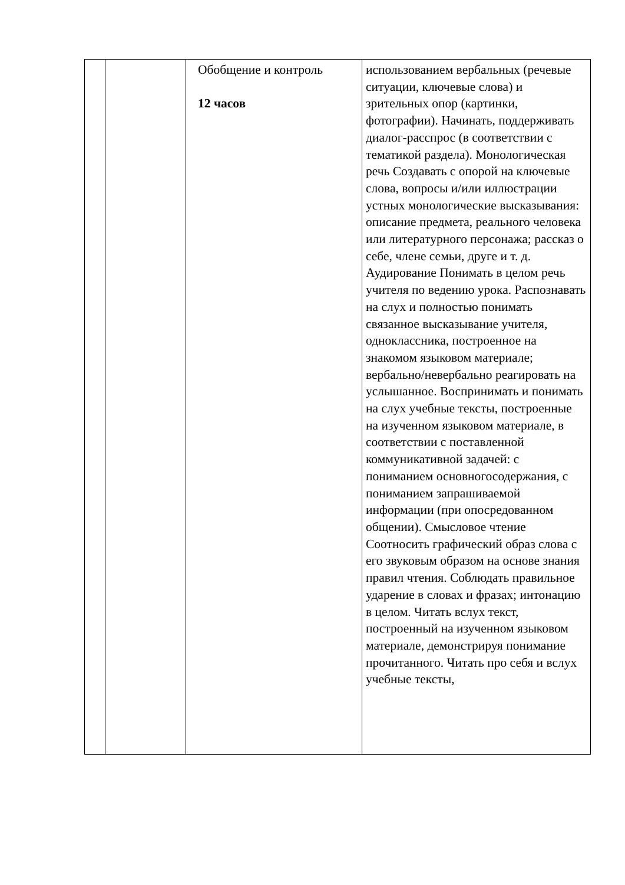| | | Обобщение и контроль 12 часов | использованием вербальных (речевые ситуации, ключевые слова) и зрительных опор (картинки, фотографии). Начинать, поддерживать диалог-расспрос (в соответствии с тематикой раздела). Монологическая речь Создавать с опорой на ключевые слова, вопросы и/или иллюстрации устных монологические высказывания: описание предмета, реального человека или литературного персонажа; рассказ о себе, члене семьи, друге и т. д. Аудирование Понимать в целом речь учителя по ведению урока. Распознавать на слух и полностью понимать связанное высказывание учителя, одноклассника, построенное на знакомом языковом материале; вербально/невербально реагировать на услышанное. Воспринимать и понимать на слух учебные тексты, построенные на изученном языковом материале, в соответствии с поставленной коммуникативной задачей: с пониманием основногосодержания, с пониманием запрашиваемой информации (при опосредованном общении). Смысловое чтение Соотносить графический образ слова с его звуковым образом на основе знания правил чтения. Соблюдать правильное ударение в словах и фразах; интонацию в целом. Читать вслух текст, построенный на изученном языковом материале, демонстрируя понимание прочитанного. Читать про себя и вслух учебные тексты, |